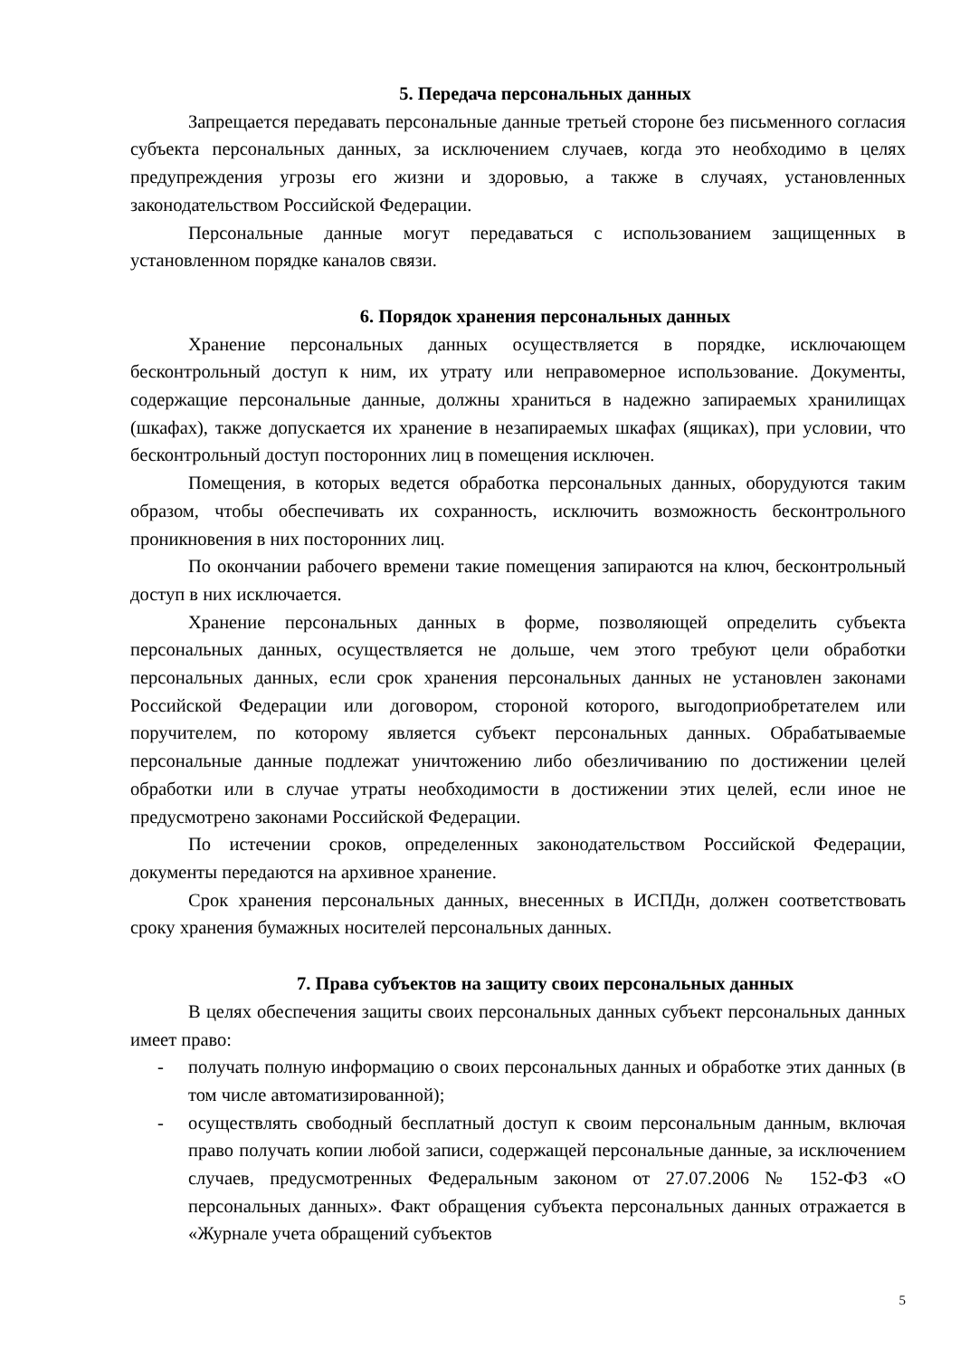5. Передача персональных данных
Запрещается передавать персональные данные третьей стороне без письменного согласия субъекта персональных данных, за исключением случаев, когда это необходимо в целях предупреждения угрозы его жизни и здоровью, а также в случаях, установленных законодательством Российской Федерации.
Персональные данные могут передаваться с использованием защищенных в установленном порядке каналов связи.
6. Порядок хранения персональных данных
Хранение персональных данных осуществляется в порядке, исключающем бесконтрольный доступ к ним, их утрату или неправомерное использование. Документы, содержащие персональные данные, должны храниться в надежно запираемых хранилищах (шкафах), также допускается их хранение в незапираемых шкафах (ящиках), при условии, что бесконтрольный доступ посторонних лиц в помещения исключен.
Помещения, в которых ведется обработка персональных данных, оборудуются таким образом, чтобы обеспечивать их сохранность, исключить возможность бесконтрольного проникновения в них посторонних лиц.
По окончании рабочего времени такие помещения запираются на ключ, бесконтрольный доступ в них исключается.
Хранение персональных данных в форме, позволяющей определить субъекта персональных данных, осуществляется не дольше, чем этого требуют цели обработки персональных данных, если срок хранения персональных данных не установлен законами Российской Федерации или договором, стороной которого, выгодоприобретателем или поручителем, по которому является субъект персональных данных. Обрабатываемые персональные данные подлежат уничтожению либо обезличиванию по достижении целей обработки или в случае утраты необходимости в достижении этих целей, если иное не предусмотрено законами Российской Федерации.
По истечении сроков, определенных законодательством Российской Федерации, документы передаются на архивное хранение.
Срок хранения персональных данных, внесенных в ИСПДн, должен соответствовать сроку хранения бумажных носителей персональных данных.
7. Права субъектов на защиту своих персональных данных
В целях обеспечения защиты своих персональных данных субъект персональных данных имеет право:
- получать полную информацию о своих персональных данных и обработке этих данных (в том числе автоматизированной);
- осуществлять свободный бесплатный доступ к своим персональным данным, включая право получать копии любой записи, содержащей персональные данные, за исключением случаев, предусмотренных Федеральным законом от 27.07.2006 № 152-ФЗ «О персональных данных». Факт обращения субъекта персональных данных отражается в «Журнале учета обращений субъектов
5